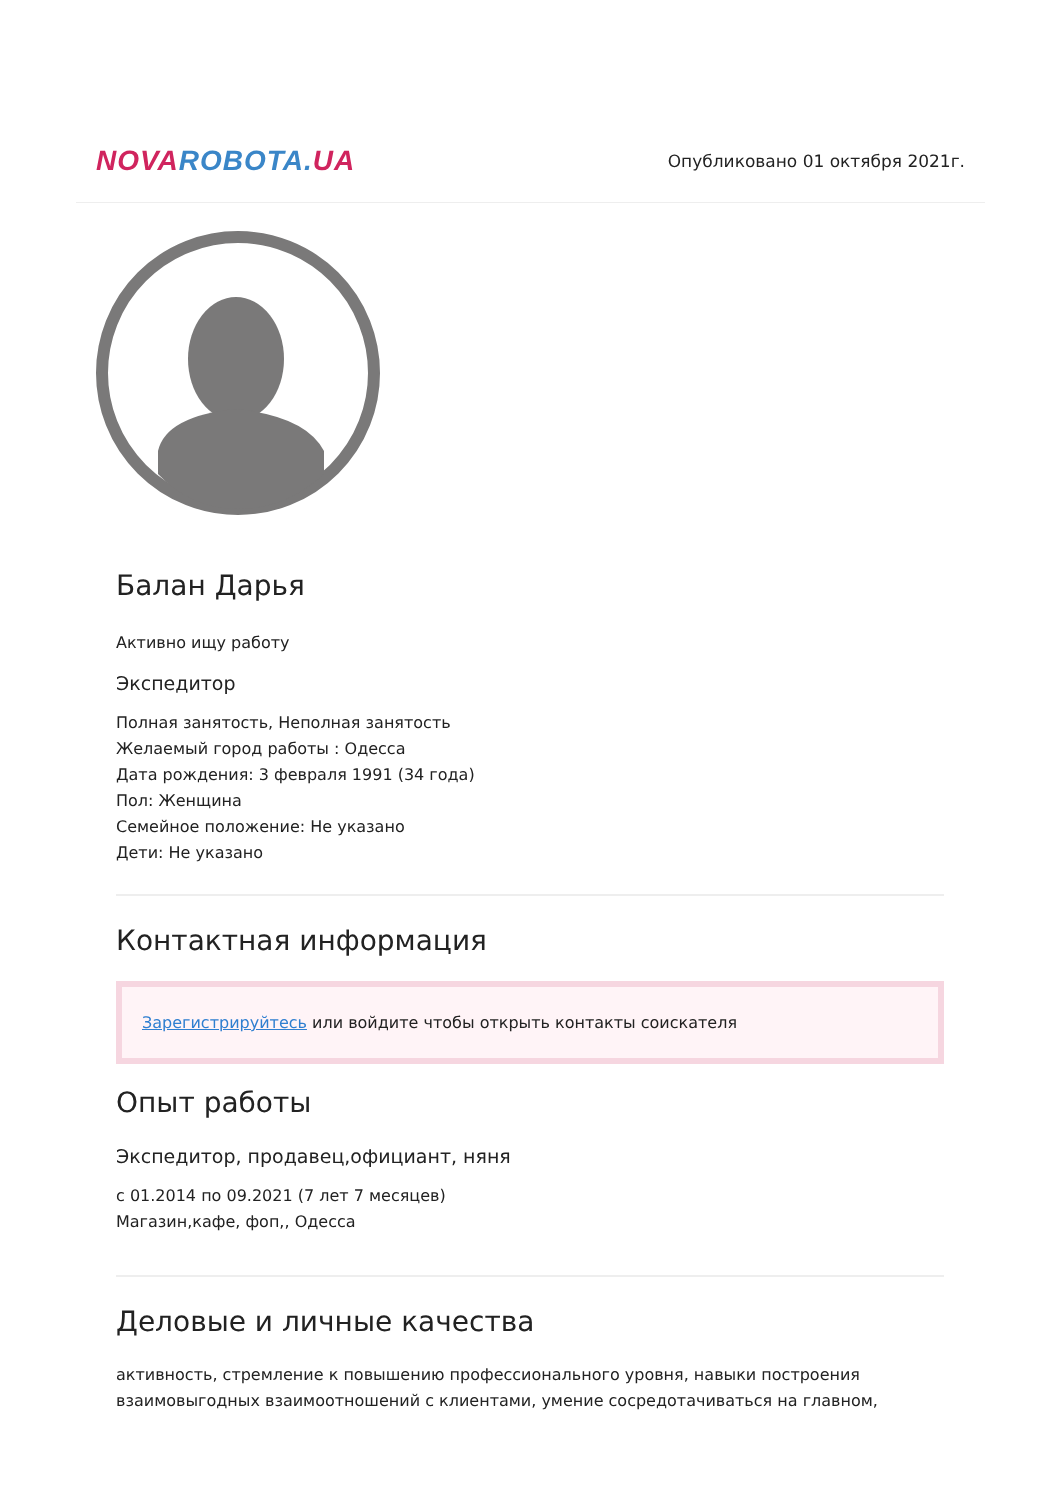NOVA ROBOTA. UA
Опубликовано 01 октября 2021г.
Балан Дарья
Активно ищу работу
Экспедитор
Полная занятость, Неполная занятость
Желаемый город работы : Одесса
Дата рождения: 3 февраля 1991 (34 года)
Пол: Женщина
Семейное положение: Не указано
Дети: Не указано
Контактная информация
Зарегистрируйтесь или войдите чтобы открыть контакты соискателя
Опыт работы
Экспедитор, продавец,официант, няня
с 01.2014 по 09.2021 (7 лет 7 месяцев)
Магазин,кафе, фоп,, Одесса
Деловые и личные качества
активность, стремление к повышению профессионального уровня, навыки построения взаимовыгодных взаимоотношений с клиентами, умение сосредотачиваться на главном,